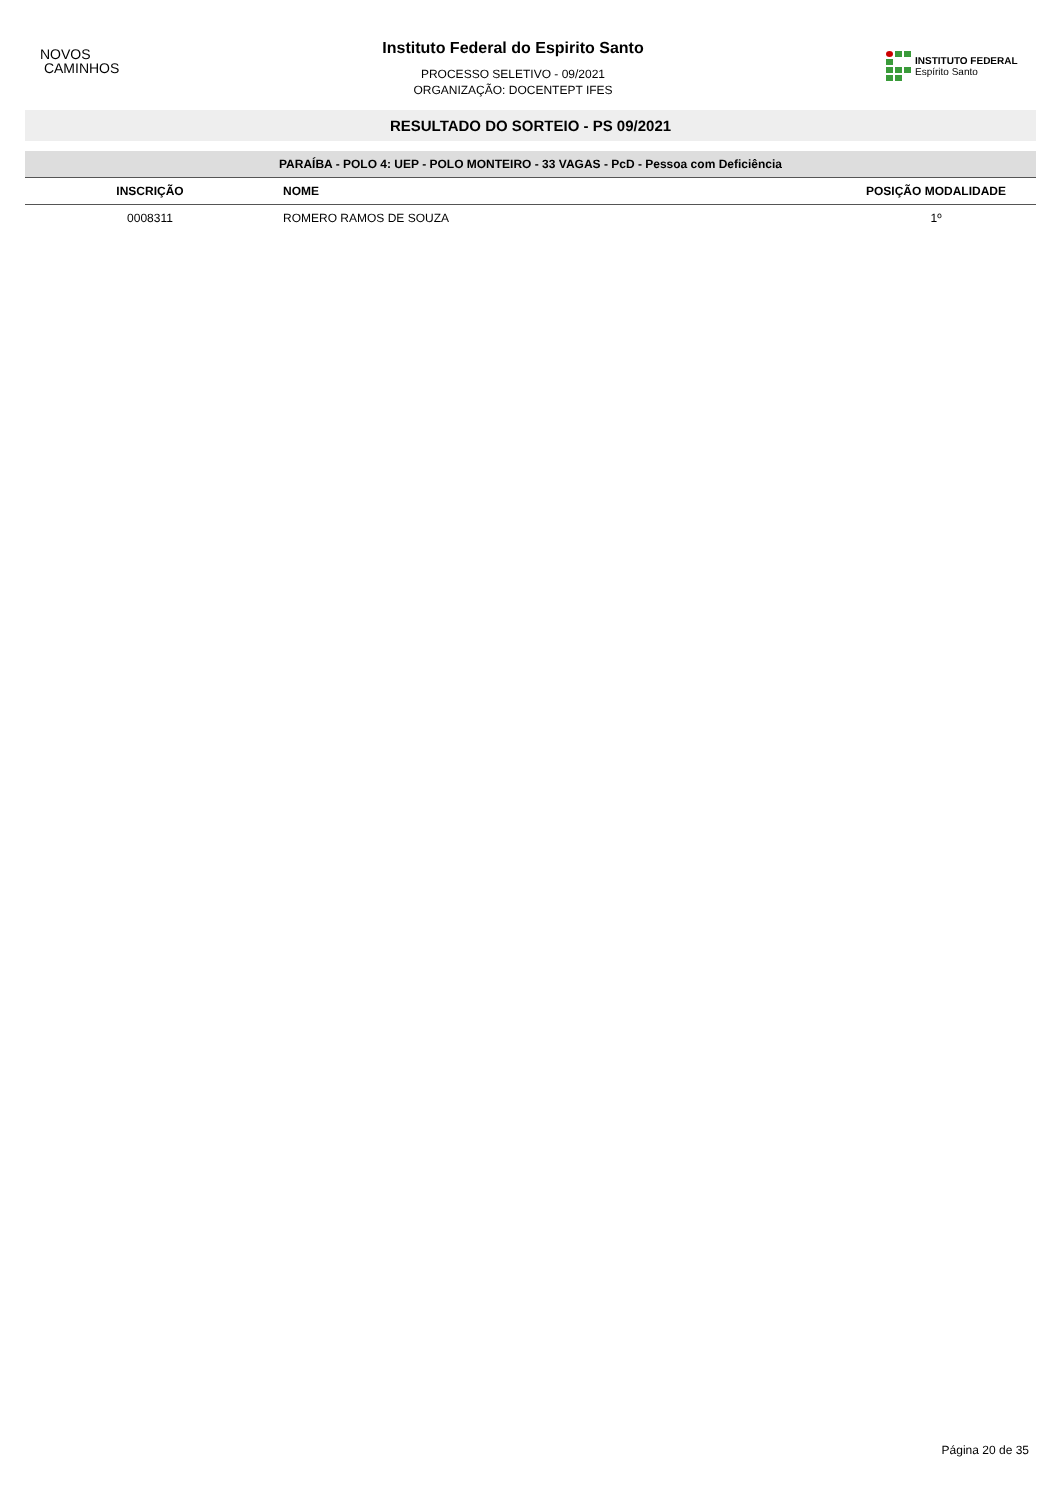NOVOS
CAMINHOS
Instituto Federal do Espirito Santo
PROCESSO SELETIVO - 09/2021
ORGANIZAÇÃO: DOCENTEPT IFES
INSTITUTO FEDERAL
Espírito Santo
RESULTADO DO SORTEIO - PS 09/2021
| PARAÍBA - POLO 4: UEP - POLO MONTEIRO - 33 VAGAS - PcD - Pessoa com Deficiência | | |
| --- | --- | --- |
| INSCRIÇÃO | NOME | POSIÇÃO MODALIDADE |
| 0008311 | ROMERO RAMOS DE SOUZA | 1º |
Página 20 de 35